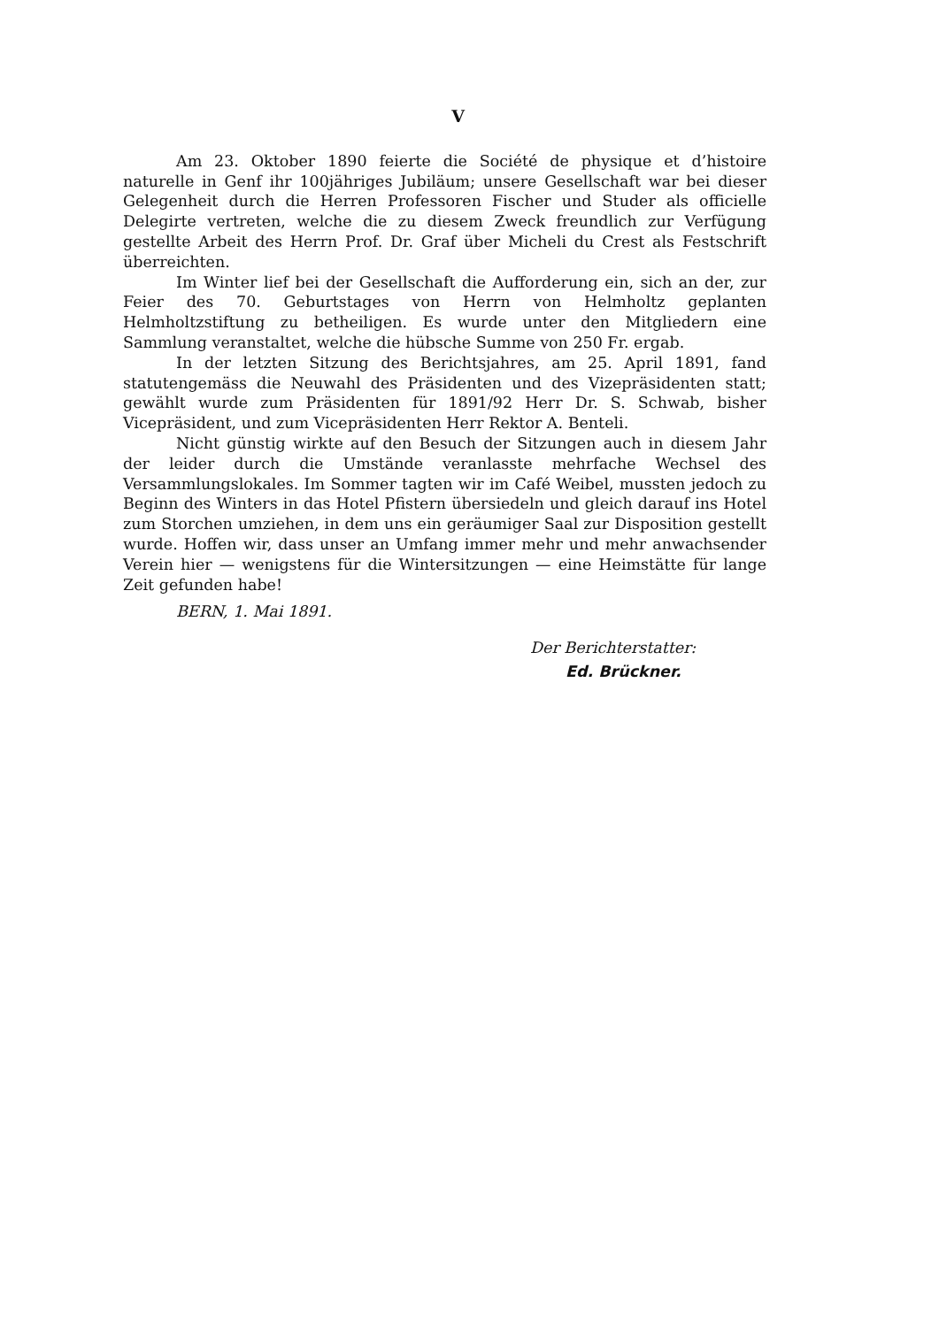V
Am 23. Oktober 1890 feierte die Société de physique et d’histoire naturelle in Genf ihr 100jähriges Jubiläum; unsere Gesellschaft war bei dieser Gelegenheit durch die Herren Professoren Fischer und Studer als officielle Delegirte vertreten, welche die zu diesem Zweck freundlich zur Verfügung gestellte Arbeit des Herrn Prof. Dr. Graf über Micheli du Crest als Festschrift überreichten.
Im Winter lief bei der Gesellschaft die Aufforderung ein, sich an der, zur Feier des 70. Geburtstages von Herrn von Helmholtz geplanten Helmholtzstiftung zu betheiligen. Es wurde unter den Mitgliedern eine Sammlung veranstaltet, welche die hübsche Summe von 250 Fr. ergab.
In der letzten Sitzung des Berichtsjahres, am 25. April 1891, fand statutengemäss die Neuwahl des Präsidenten und des Vizepräsidenten statt; gewählt wurde zum Präsidenten für 1891/92 Herr Dr. S. Schwab, bisher Vicepräsident, und zum Vicepräsidenten Herr Rektor A. Benteli.
Nicht günstig wirkte auf den Besuch der Sitzungen auch in diesem Jahr der leider durch die Umstände veranlasste mehrfache Wechsel des Versammlungslokales. Im Sommer tagten wir im Café Weibel, mussten jedoch zu Beginn des Winters in das Hotel Pfistern übersiedeln und gleich darauf ins Hotel zum Storchen umziehen, in dem uns ein geräumiger Saal zur Disposition gestellt wurde. Hoffen wir, dass unser an Umfang immer mehr und mehr anwachsender Verein hier — wenigstens für die Wintersitzungen — eine Heimstätte für lange Zeit gefunden habe!
BERN, 1. Mai 1891.
Der Berichterstatter:
Ed. Brückner.